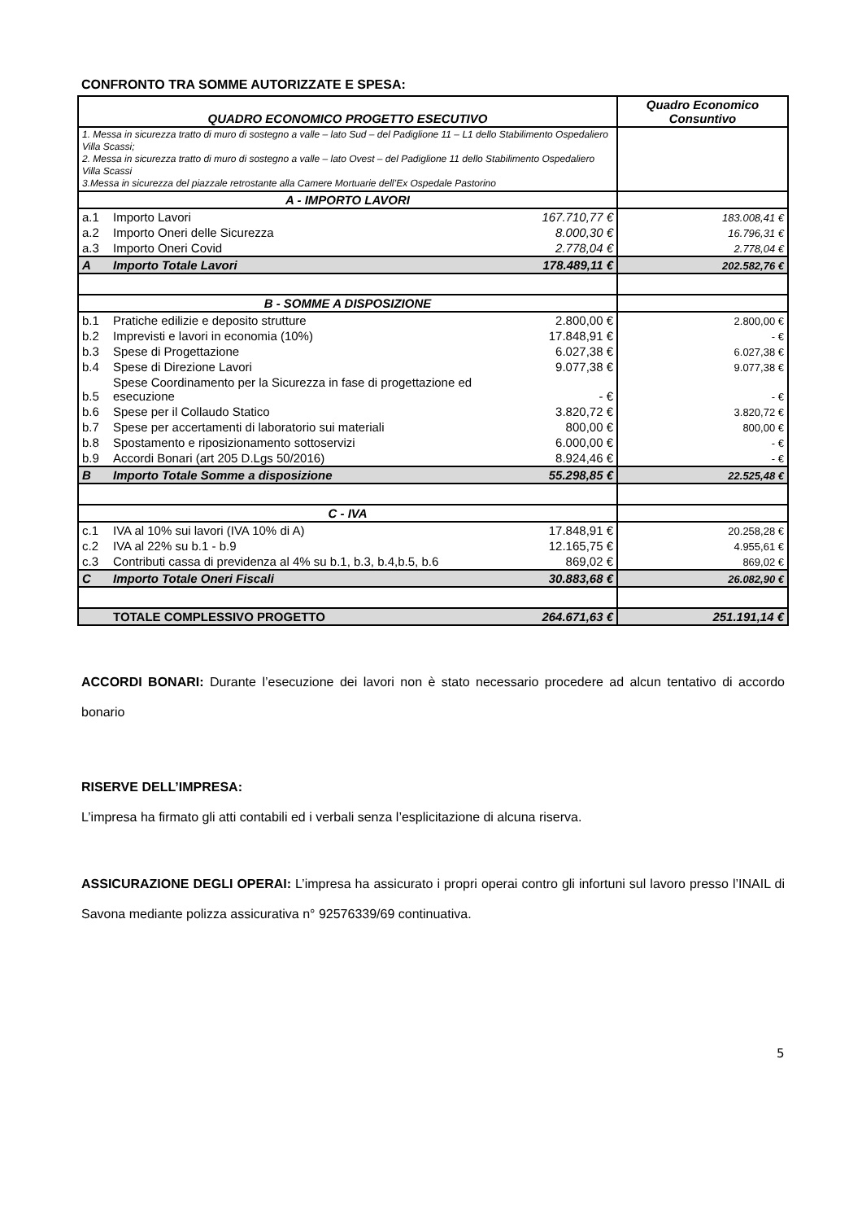CONFRONTO TRA SOMME AUTORIZZATE E SPESA:
| QUADRO ECONOMICO PROGETTO ESECUTIVO | | | Quadro Economico Consuntivo |
| 1. Messa in sicurezza tratto di muro di sostegno a valle – lato Sud – del Padiglione 11 – L1 dello Stabilimento Ospedaliero Villa Scassi; 2. Messa in sicurezza tratto di muro di sostegno a valle – lato Ovest – del Padiglione 11 dello Stabilimento Ospedaliero Villa Scassi 3.Messa in sicurezza del piazzale retrostante alla Camere Mortuarie dell’Ex Ospedale Pastorino | | | |
| A - IMPORTO LAVORI | | | |
| a.1 | Importo Lavori | 167.710,77 € | 183.008,41 € |
| a.2 | Importo Oneri delle Sicurezza | 8.000,30 € | 16.796,31 € |
| a.3 | Importo Oneri Covid | 2.778,04 € | 2.778,04 € |
| A | Importo Totale Lavori | 178.489,11 € | 202.582,76 € |
| B - SOMME A DISPOSIZIONE | | | |
| b.1 | Pratiche edilizie e deposito strutture | 2.800,00 € | 2.800,00 € |
| b.2 | Imprevisti e lavori in economia (10%) | 17.848,91 € | - € |
| b.3 | Spese di Progettazione | 6.027,38 € | 6.027,38 € |
| b.4 | Spese di Direzione Lavori | 9.077,38 € | 9.077,38 € |
| b.5 | Spese Coordinamento per la Sicurezza in fase di progettazione ed esecuzione | - € | - € |
| b.6 | Spese per il Collaudo Statico | 3.820,72 € | 3.820,72 € |
| b.7 | Spese per accertamenti di laboratorio sui materiali | 800,00 € | 800,00 € |
| b.8 | Spostamento e riposizionamento sottoservizi | 6.000,00 € | - € |
| b.9 | Accordi Bonari (art 205 D.Lgs 50/2016) | 8.924,46 € | - € |
| B | Importo Totale Somme a disposizione | 55.298,85 € | 22.525,48 € |
| C - IVA | | | |
| c.1 | IVA al 10% sui lavori (IVA 10% di A) | 17.848,91 € | 20.258,28 € |
| c.2 | IVA al 22% su b.1 - b.9 | 12.165,75 € | 4.955,61 € |
| c.3 | Contributi cassa di previdenza al 4% su b.1, b.3, b.4,b.5, b.6 | 869,02 € | 869,02 € |
| C | Importo Totale Oneri Fiscali | 30.883,68 € | 26.082,90 € |
| | TOTALE COMPLESSIVO PROGETTO | 264.671,63 € | 251.191,14 € |
ACCORDI BONARI: Durante l’esecuzione dei lavori non è stato necessario procedere ad alcun tentativo di accordo bonario
RISERVE DELL’IMPRESA:
L’impresa ha firmato gli atti contabili ed i verbali senza l’esplicitazione di alcuna riserva.
ASSICURAZIONE DEGLI OPERAI: L’impresa ha assicurato i propri operai contro gli infortuni sul lavoro presso l’INAIL di Savona mediante polizza assicurativa n° 92576339/69 continuativa.
5